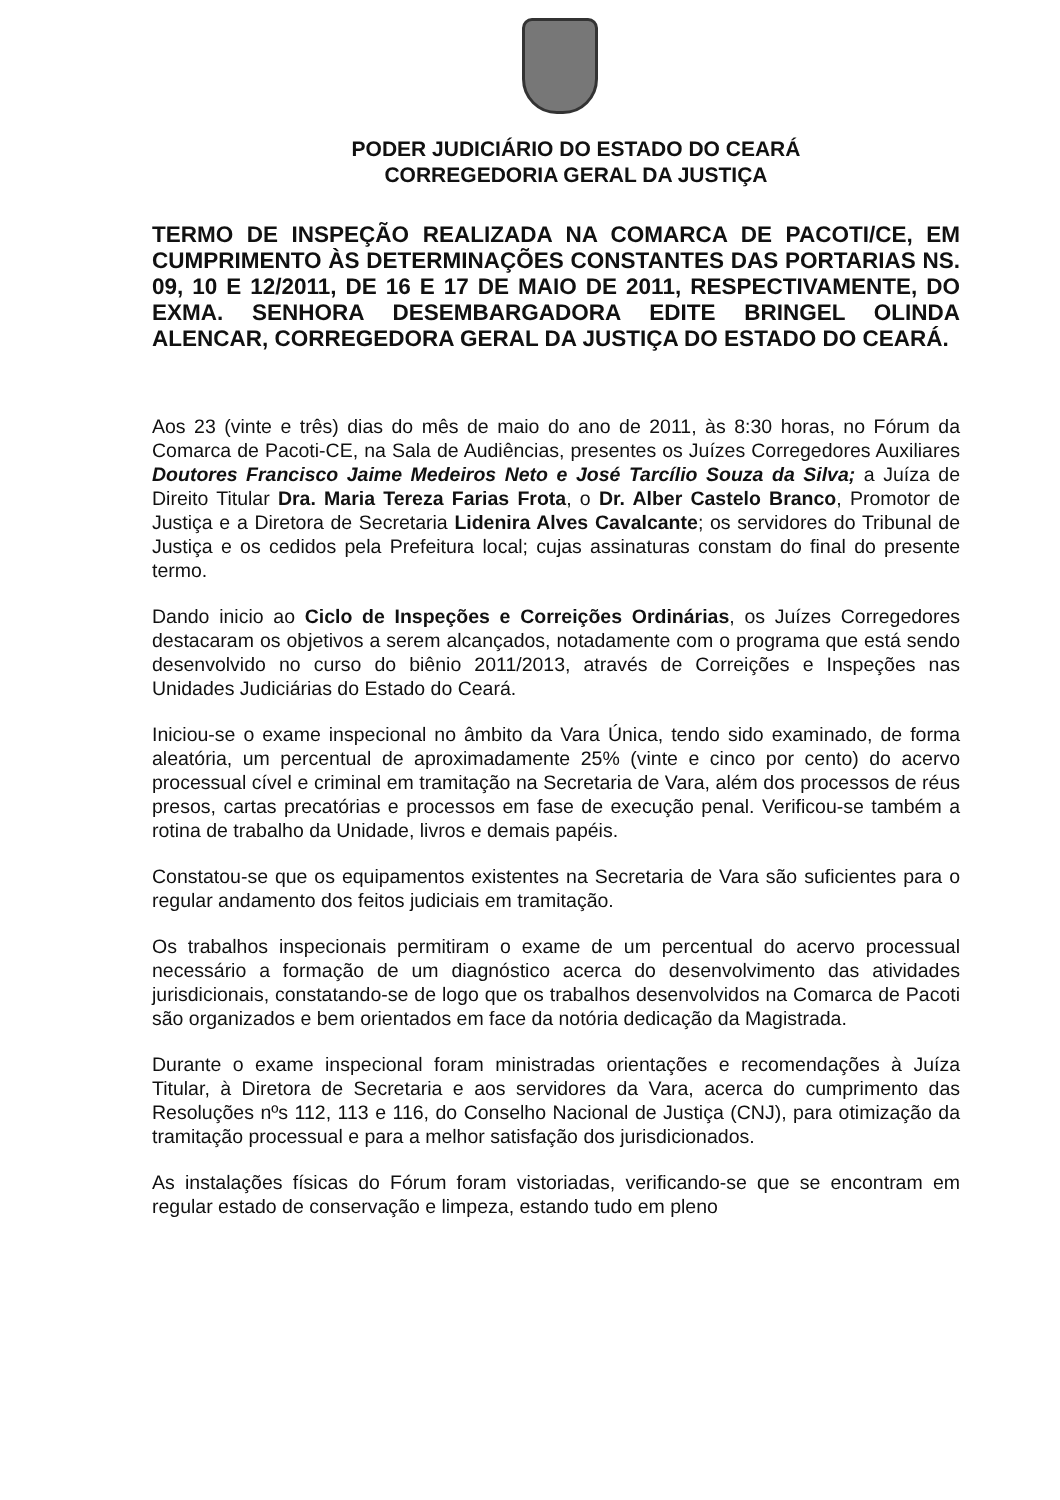PODER JUDICIÁRIO DO ESTADO DO CEARÁ
CORREGEDORIA GERAL DA JUSTIÇA
TERMO DE INSPEÇÃO REALIZADA NA COMARCA DE PACOTI/CE, EM CUMPRIMENTO ÀS DETERMINAÇÕES CONSTANTES DAS PORTARIAS NS. 09, 10 E 12/2011, DE 16 E 17 DE MAIO DE 2011, RESPECTIVAMENTE, DO EXMA. SENHORA DESEMBARGADORA EDITE BRINGEL OLINDA ALENCAR, CORREGEDORA GERAL DA JUSTIÇA DO ESTADO DO CEARÁ.
Aos 23 (vinte e três) dias do mês de maio do ano de 2011, às 8:30 horas, no Fórum da Comarca de Pacoti-CE, na Sala de Audiências, presentes os Juízes Corregedores Auxiliares Doutores Francisco Jaime Medeiros Neto e José Tarcílio Souza da Silva; a Juíza de Direito Titular Dra. Maria Tereza Farias Frota, o Dr. Alber Castelo Branco, Promotor de Justiça e a Diretora de Secretaria Lidenira Alves Cavalcante; os servidores do Tribunal de Justiça e os cedidos pela Prefeitura local; cujas assinaturas constam do final do presente termo.
Dando inicio ao Ciclo de Inspeções e Correições Ordinárias, os Juízes Corregedores destacaram os objetivos a serem alcançados, notadamente com o programa que está sendo desenvolvido no curso do biênio 2011/2013, através de Correições e Inspeções nas Unidades Judiciárias do Estado do Ceará.
Iniciou-se o exame inspecional no âmbito da Vara Única, tendo sido examinado, de forma aleatória, um percentual de aproximadamente 25% (vinte e cinco por cento) do acervo processual cível e criminal em tramitação na Secretaria de Vara, além dos processos de réus presos, cartas precatórias e processos em fase de execução penal. Verificou-se também a rotina de trabalho da Unidade, livros e demais papéis.
Constatou-se que os equipamentos existentes na Secretaria de Vara são suficientes para o regular andamento dos feitos judiciais em tramitação.
Os trabalhos inspecionais permitiram o exame de um percentual do acervo processual necessário a formação de um diagnóstico acerca do desenvolvimento das atividades jurisdicionais, constatando-se de logo que os trabalhos desenvolvidos na Comarca de Pacoti são organizados e bem orientados em face da notória dedicação da Magistrada.
Durante o exame inspecional foram ministradas orientações e recomendações à Juíza Titular, à Diretora de Secretaria e aos servidores da Vara, acerca do cumprimento das Resoluções nºs 112, 113 e 116, do Conselho Nacional de Justiça (CNJ), para otimização da tramitação processual e para a melhor satisfação dos jurisdicionados.
As instalações físicas do Fórum foram vistoriadas, verificando-se que se encontram em regular estado de conservação e limpeza, estando tudo em pleno